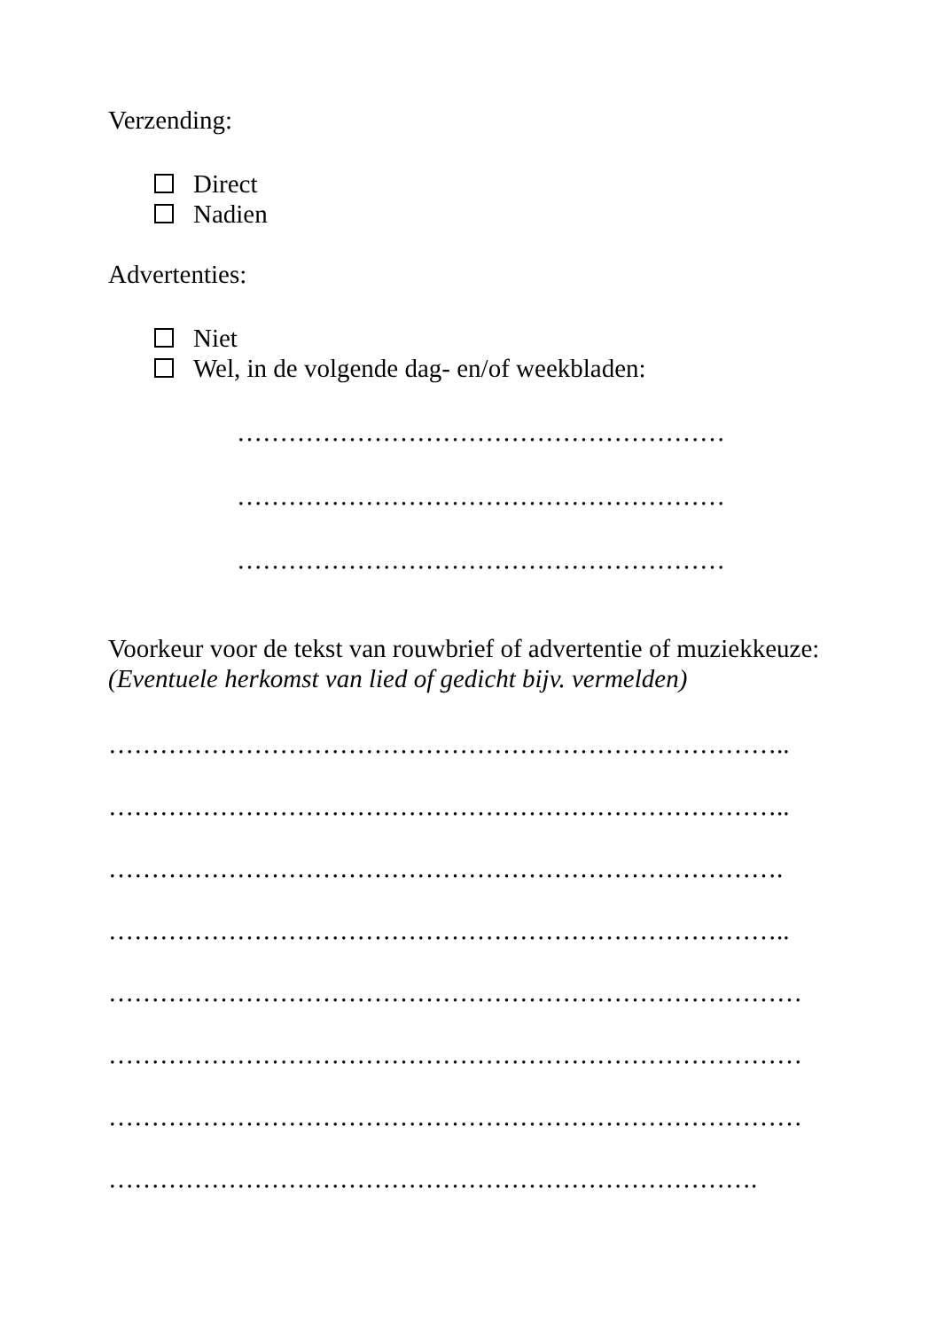Verzending:
Direct
Nadien
Advertenties:
Niet
Wel, in de volgende dag- en/of weekbladen:
…………………………………………………
…………………………………………………
…………………………………………………
Voorkeur voor de tekst van rouwbrief of advertentie of muziekkeuze:
(Eventuele herkomst van lied of gedicht bijv. vermelden)
……………………………………………………………………..
……………………………………………………………………..
…………………………………………………………………….
……………………………………………………………………..
………………………………………………………………………
………………………………………………………………………
………………………………………………………………………
………………………………………………………………….